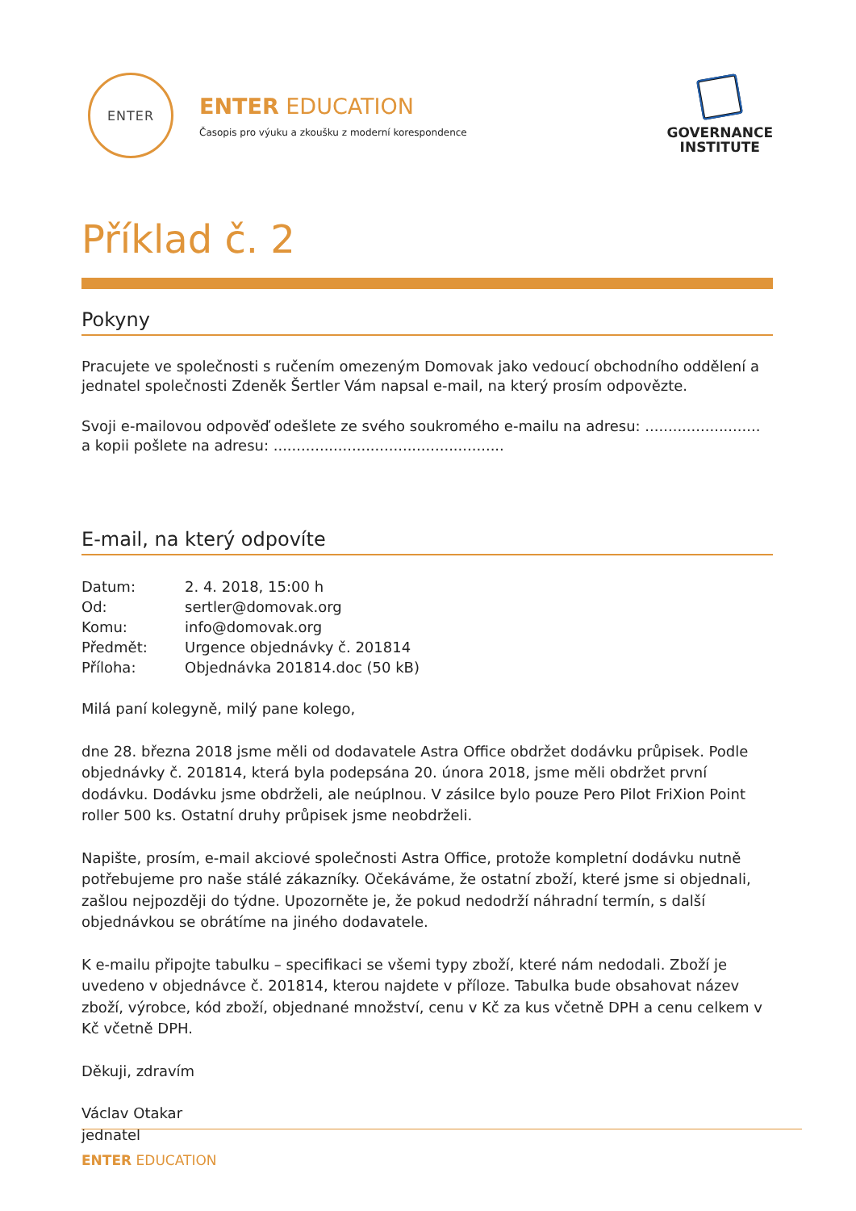ENTER
ENTER EDUCATION
Časopis pro výuku a zkoušku z moderní korespondence
GOVERNANCE
INSTITUTE
Příklad č. 2
Pokyny
Pracujete ve společnosti s ručením omezeným Domovak jako vedoucí obchodního oddělení a jednatel společnosti Zdeněk Šertler Vám napsal e-mail, na který prosím odpovězte.
Svoji e-mailovou odpověď odešlete ze svého soukromého e-mailu na adresu: ......................... a kopii pošlete na adresu: ..................................................
E-mail, na který odpovíte
| Datum: | 2. 4. 2018, 15:00 h |
| Od: | sertler@domovak.org |
| Komu: | info@domovak.org |
| Předmět: | Urgence objednávky č. 201814 |
| Příloha: | Objednávka 201814.doc (50 kB) |
Milá paní kolegyně, milý pane kolego,
dne 28. března 2018 jsme měli od dodavatele Astra Office obdržet dodávku průpisek. Podle objednávky č. 201814, která byla podepsána 20. února 2018, jsme měli obdržet první dodávku. Dodávku jsme obdrželi, ale neúplnou. V zásilce bylo pouze Pero Pilot FriXion Point roller 500 ks. Ostatní druhy průpisek jsme neobdrželi.
Napište, prosím, e-mail akciové společnosti Astra Office, protože kompletní dodávku nutně potřebujeme pro naše stálé zákazníky. Očekáváme, že ostatní zboží, které jsme si objednali, zašlou nejpozději do týdne. Upozorněte je, že pokud nedodrží náhradní termín, s další objednávkou se obrátíme na jiného dodavatele.
K e-mailu připojte tabulku – specifikaci se všemi typy zboží, které nám nedodali. Zboží je uvedeno v objednávce č. 201814, kterou najdete v příloze. Tabulka bude obsahovat název zboží, výrobce, kód zboží, objednané množství, cenu v Kč za kus včetně DPH a cenu celkem v Kč včetně DPH.
Děkuji, zdravím
Václav Otakar
jednatel
ENTER EDUCATION